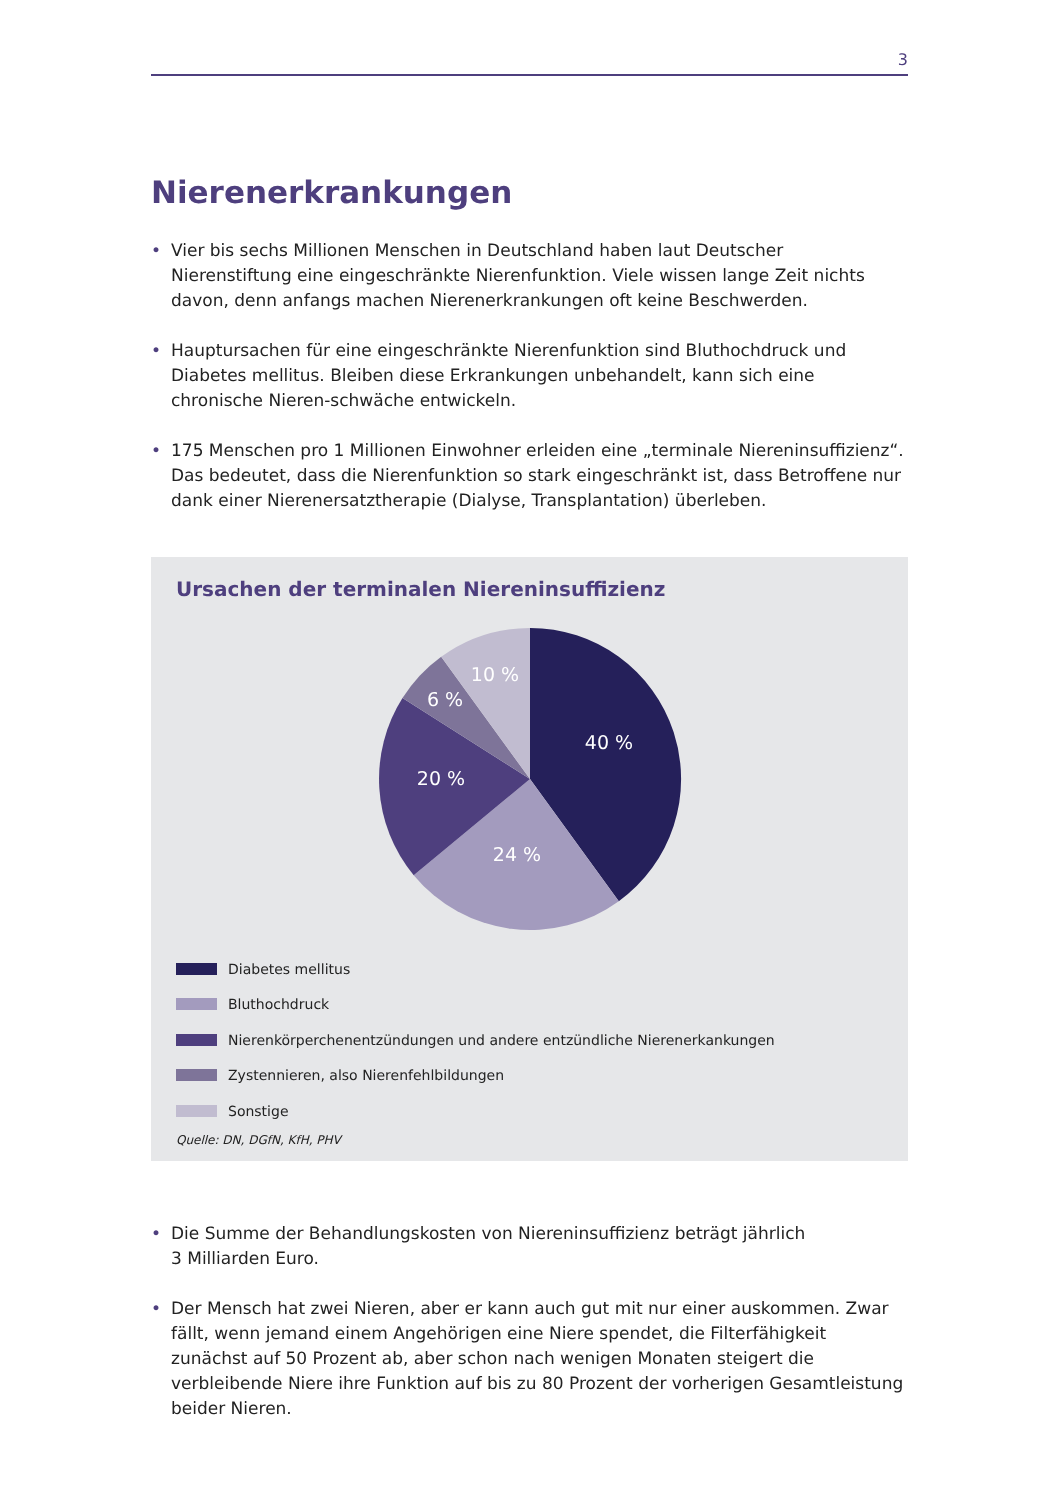3
Nierenerkrankungen
• Vier bis sechs Millionen Menschen in Deutschland haben laut Deutscher Nierenstiftung eine eingeschränkte Nierenfunktion. Viele wissen lange Zeit nichts davon, denn anfangs machen Nierenerkrankungen oft keine Beschwerden.
• Hauptursachen für eine eingeschränkte Nierenfunktion sind Bluthochdruck und Diabetes mellitus. Bleiben diese Erkrankungen unbehandelt, kann sich eine chronische Nieren-schwäche entwickeln.
• 175 Menschen pro 1 Millionen Einwohner erleiden eine „terminale Niereninsuffizienz“. Das bedeutet, dass die Nierenfunktion so stark eingeschränkt ist, dass Betroffene nur dank einer Nierenersatztherapie (Dialyse, Transplantation) überleben.
Ursachen der terminalen Niereninsuffizienz
40 %
24 %
20 %
6 %
10 %
Diabetes mellitus
Bluthochdruck
Nierenkörperchenentzündungen und andere entzündliche Nierenerkankungen
Zystennieren, also Nierenfehlbildungen
Sonstige
Quelle: DN, DGfN, KfH, PHV
• Die Summe der Behandlungskosten von Niereninsuffizienz beträgt jährlich
3 Milliarden Euro.
• Der Mensch hat zwei Nieren, aber er kann auch gut mit nur einer auskommen. Zwar fällt, wenn jemand einem Angehörigen eine Niere spendet, die Filterfähigkeit zunächst auf 50 Prozent ab, aber schon nach wenigen Monaten steigert die verbleibende Niere ihre Funktion auf bis zu 80 Prozent der vorherigen Gesamtleistung beider Nieren.